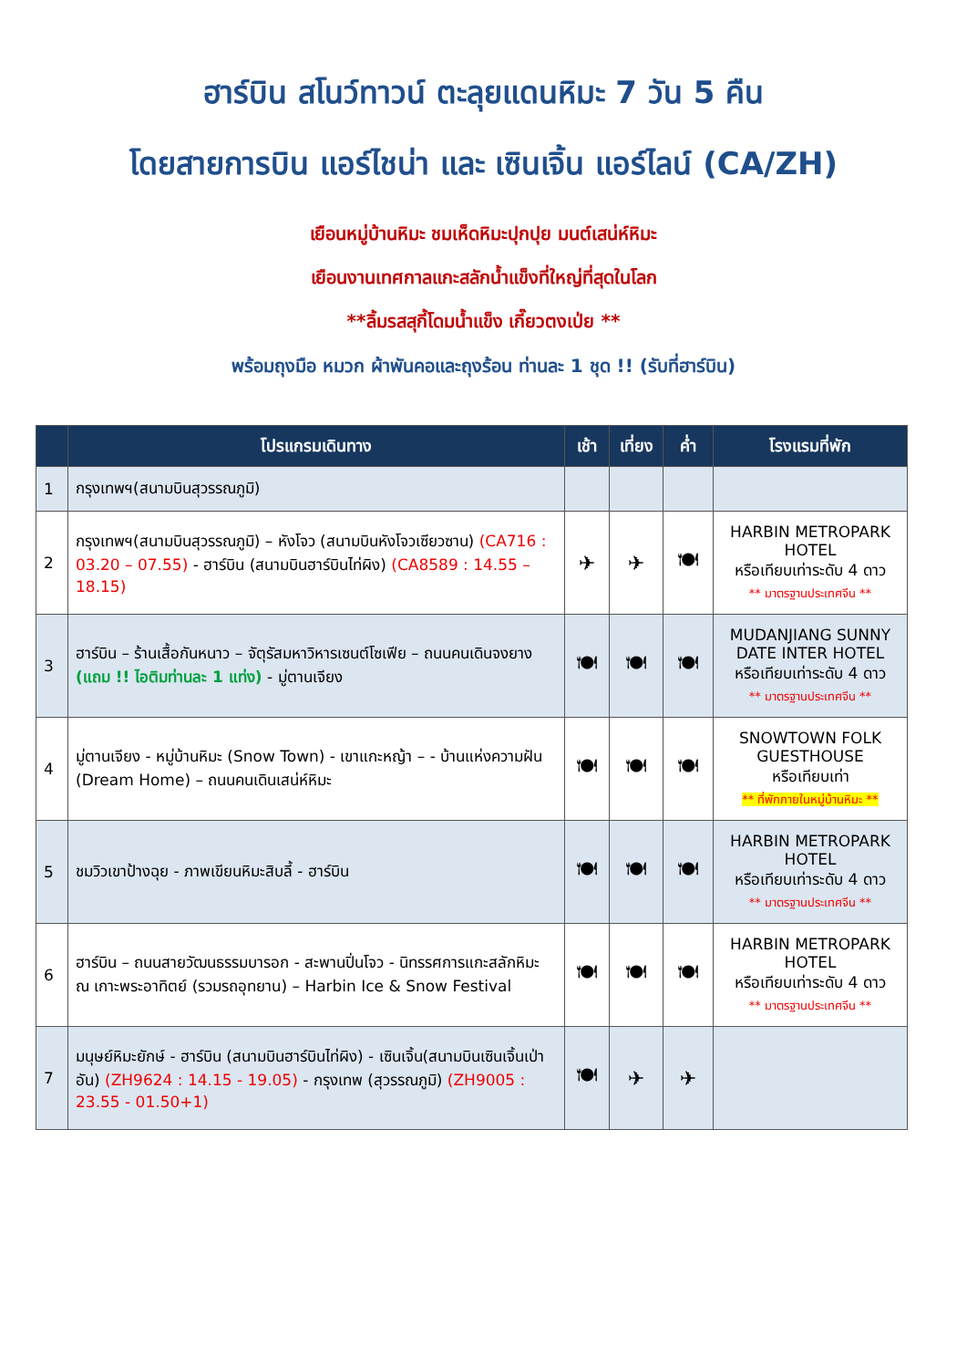ฮาร์บิน สโนว์ทาวน์ ตะลุยแดนหิมะ 7 วัน 5 คืน
โดยสายการบิน แอร์ไชน่า และ เซินเจิ้น แอร์ไลน์ (CA/ZH)
เยือนหมู่บ้านหิมะ ชมเห็ดหิมะปุกปุย มนต์เสน่ห์หิมะ
เยือนงานเทศกาลแกะสลักน้ำแข็งที่ใหญ่ที่สุดในโลก
**ลิ้มรสสุกี้โดมน้ำแข็ง เกี๊ยวตงเป่ย **
พร้อมถุงมือ หมวก ผ้าพันคอและถุงร้อน ท่านละ 1 ชุด !! (รับที่ฮาร์บิน)
| | โปรแกรมเดินทาง | เช้า | เที่ยง | ค่ำ | โรงแรมที่พัก |
| --- | --- | --- | --- | --- | --- |
| 1 | กรุงเทพฯ(สนามบินสุวรรณภูมิ) | | | | |
| 2 | กรุงเทพฯ(สนามบินสุวรรณภูมิ) – หังโจว (สนามบินหังโจวเซียวซาน) (CA716 : 03.20 – 07.55) - ฮาร์บิน (สนามบินฮาร์บินไท่ผิง) (CA8589 : 14.55 – 18.15) | ✈ | ✈ | 🍽 | HARBIN METROPARK HOTEL หรือเทียบเท่าระดับ 4 ดาว ** มาตรฐานประเทศจีน ** |
| 3 | ฮาร์บิน – ร้านเสื้อกันหนาว – จัตุรัสมหาวิหารเซนต์โซเฟีย – ถนนคนเดินจงยาง (แถม !! ไอติมท่านละ 1 แท่ง) - มู่ตานเจียง | 🍽 | 🍽 | 🍽 | MUDANJIANG SUNNY DATE INTER HOTEL หรือเทียบเท่าระดับ 4 ดาว ** มาตรฐานประเทศจีน ** |
| 4 | มู่ตานเจียง - หมู่บ้านหิมะ (Snow Town) - เขาแกะหญ้า – - บ้านแห่งความฝัน (Dream Home) – ถนนคนเดินเสน่ห์หิมะ | 🍽 | 🍽 | 🍽 | SNOWTOWN FOLK GUESTHOUSE หรือเทียบเท่า ** ที่พักภายในหมู่บ้านหิมะ ** |
| 5 | ชมวิวเขาป้างฉุย - ภาพเขียนหิมะสิบลี้ - ฮาร์บิน | 🍽 | 🍽 | 🍽 | HARBIN METROPARK HOTEL หรือเทียบเท่าระดับ 4 ดาว ** มาตรฐานประเทศจีน ** |
| 6 | ฮาร์บิน – ถนนสายวัฒนธรรมบารอก - สะพานปิ่นโจว - นิทรรศการแกะสลักหิมะ ณ เกาะพระอาทิตย์ (รวมรถอุทยาน) – Harbin Ice & Snow Festival | 🍽 | 🍽 | 🍽 | HARBIN METROPARK HOTEL หรือเทียบเท่าระดับ 4 ดาว ** มาตรฐานประเทศจีน ** |
| 7 | มนุษย์หิมะยักษ์ - ฮาร์บิน (สนามบินฮาร์บินไท่ผิง) - เซินเจิ้น(สนามบินเซินเจิ้นเป่าอัน) (ZH9624 : 14.15 - 19.05) - กรุงเทพ (สุวรรณภูมิ) (ZH9005 : 23.55 - 01.50+1) | 🍽 | ✈ | ✈ | |